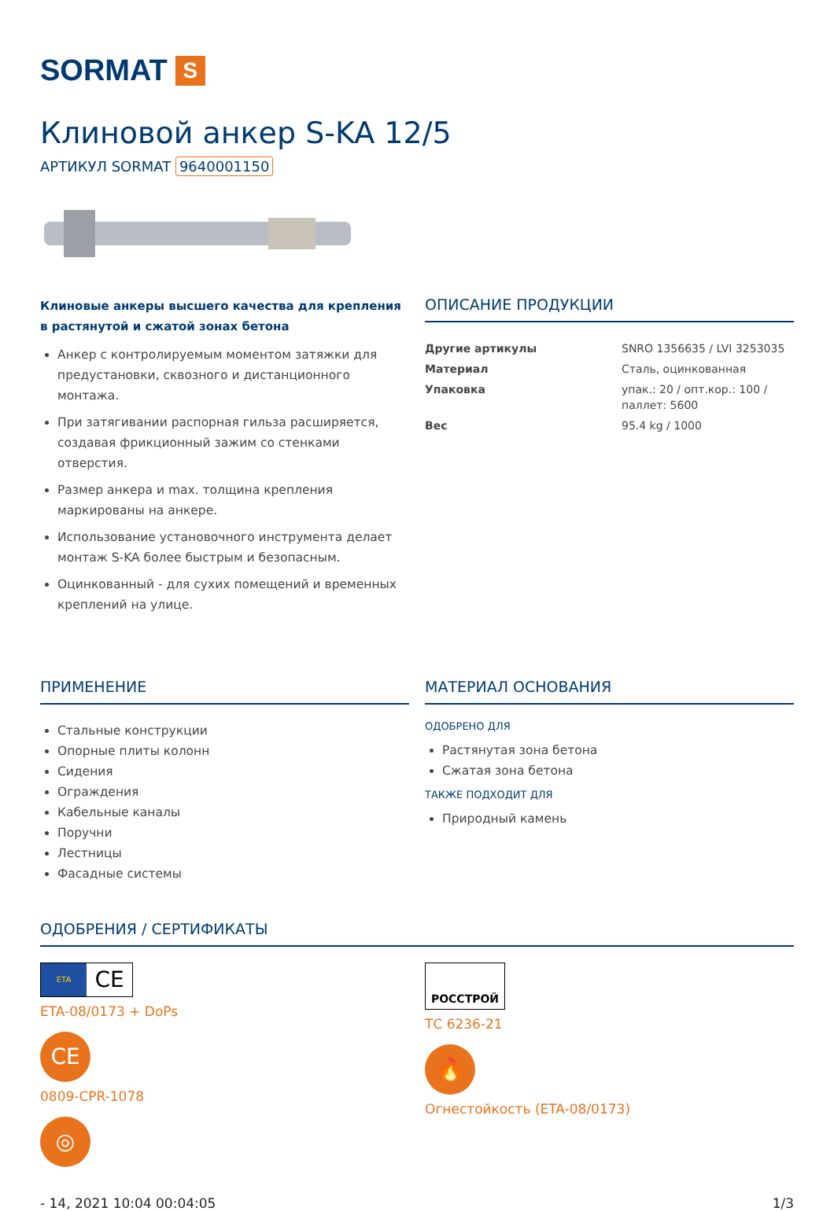SORMAT S
Клиновой анкер S-KA 12/5
АРТИКУЛ SORMAT 9640001150
Клиновые анкеры высшего качества для крепления в растянутой и сжатой зонах бетона
Анкер с контролируемым моментом затяжки для предустановки, сквозного и дистанционного монтажа.
При затягивании распорная гильза расширяется, создавая фрикционный зажим со стенками отверстия.
Размер анкера и max. толщина крепления маркированы на анкере.
Использование установочного инструмента делает монтаж S-KA более быстрым и безопасным.
Оцинкованный - для сухих помещений и временных креплений на улице.
ОПИСАНИЕ ПРОДУКЦИИ
| Другие артикулы | SNRO 1356635 / LVI 3253035 |
| Материал | Сталь, оцинкованная |
| Упаковка | упак.: 20 / опт.кор.: 100 / паллет: 5600 |
| Вес | 95.4 kg / 1000 |
ПРИМЕНЕНИЕ
Стальные конструкции
Опорные плиты колонн
Сидения
Ограждения
Кабельные каналы
Поручни
Лестницы
Фасадные системы
МАТЕРИАЛ ОСНОВАНИЯ
ОДОБРЕНО ДЛЯ
Растянутая зона бетона
Сжатая зона бетона
ТАКЖЕ ПОДХОДИТ ДЛЯ
Природный камень
ОДОБРЕНИЯ / СЕРТИФИКАТЫ
ETA
CE
ETA-08/0173 + DoPs
CE
0809-CPR-1078
◎
РОССТРОЙ
ТС 6236-21
🔥
Огнестойкость (ETA-08/0173)
- 14, 2021 10:04 00:04:05 1/3